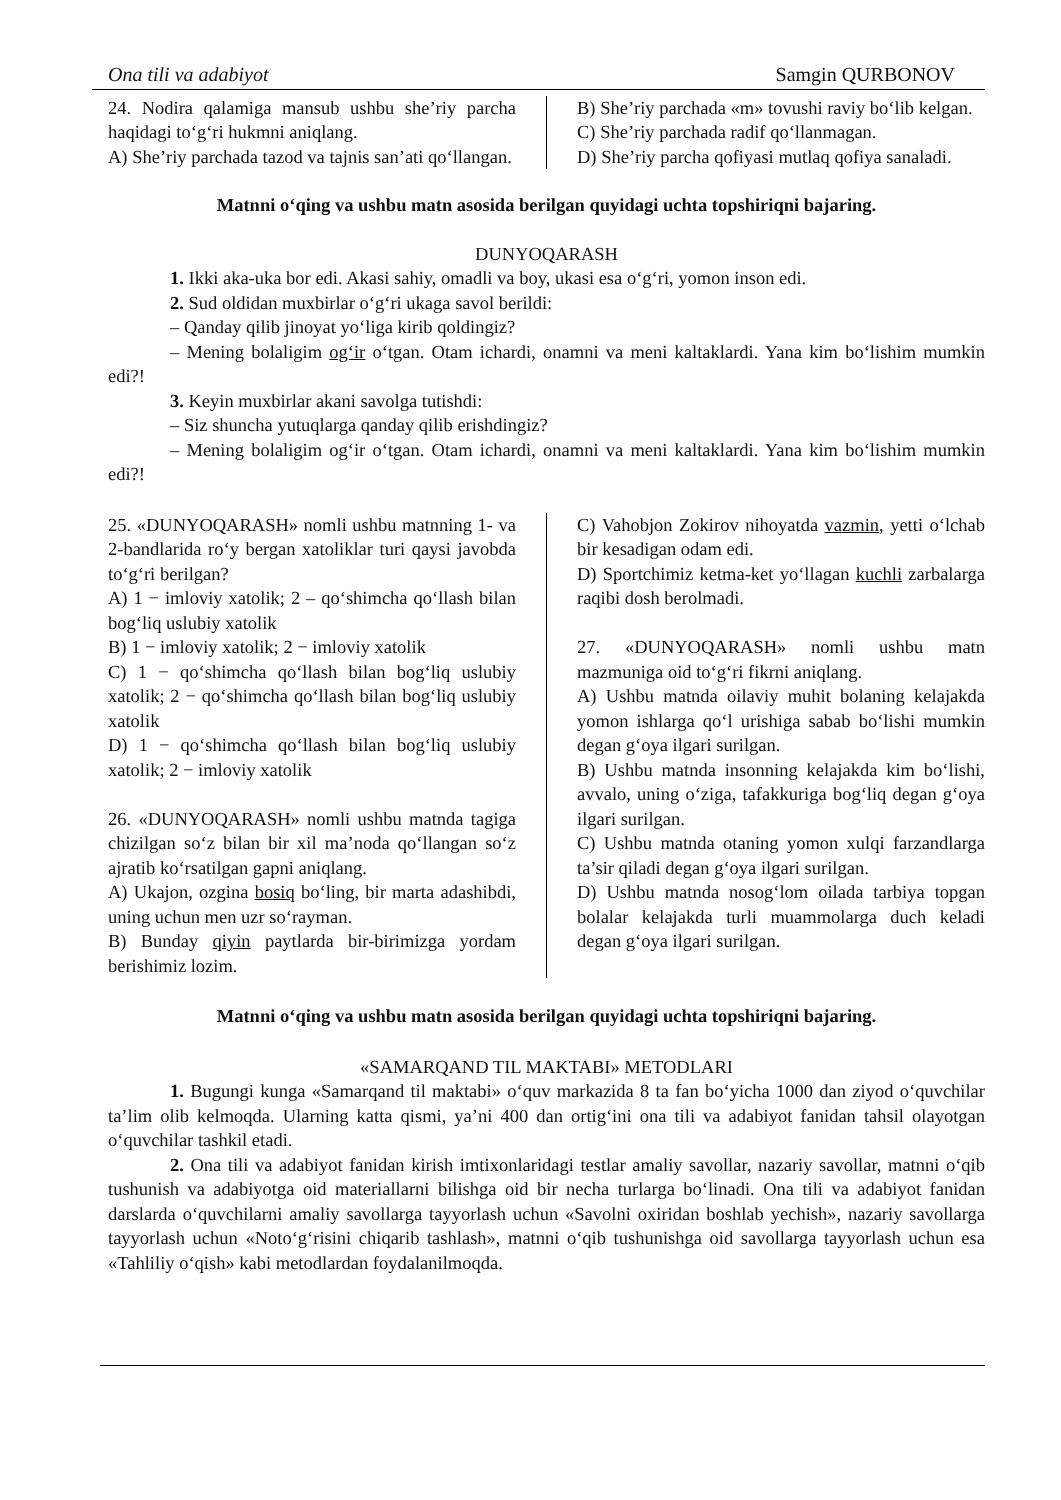Ona tili va adabiyot Samgin QURBONOV
24. Nodira qalamiga mansub ushbu she’riy parcha haqidagi to‘g‘ri hukmni aniqlang.
A) She’riy parchada tazod va tajnis san’ati qo‘llangan.
B) She’riy parchada «m» tovushi raviy bo‘lib kelgan.
C) She’riy parchada radif qo‘llanmagan.
D) She’riy parcha qofiyasi mutlaq qofiya sanaladi.
Matnni o‘qing va ushbu matn asosida berilgan quyidagi uchta topshiriqni bajaring.
DUNYOQARASH
1. Ikki aka-uka bor edi. Akasi sahiy, omadli va boy, ukasi esa o‘g‘ri, yomon inson edi.
2. Sud oldidan muxbirlar o‘g‘ri ukaga savol berildi:
– Qanday qilib jinoyat yo‘liga kirib qoldingiz?
– Mening bolaligim og‘ir o‘tgan. Otam ichardi, onamni va meni kaltaklardi. Yana kim bo‘lishim mumkin edi?!
3. Keyin muxbirlar akani savolga tutishdi:
– Siz shuncha yutuqlarga qanday qilib erishdingiz?
– Mening bolaligim og‘ir o‘tgan. Otam ichardi, onamni va meni kaltaklardi. Yana kim bo‘lishim mumkin edi?!
25. «DUNYOQARASH» nomli ushbu matnning 1- va 2-bandlarida ro‘y bergan xatoliklar turi qaysi javobda to‘g‘ri berilgan?
A) 1 − imloviy xatolik; 2 – qo‘shimcha qo‘llash bilan bog‘liq uslubiy xatolik
B) 1 − imloviy xatolik; 2 − imloviy xatolik
C) 1 − qo‘shimcha qo‘llash bilan bog‘liq uslubiy xatolik; 2 − qo‘shimcha qo‘llash bilan bog‘liq uslubiy xatolik
D) 1 − qo‘shimcha qo‘llash bilan bog‘liq uslubiy xatolik; 2 − imloviy xatolik
26. «DUNYOQARASH» nomli ushbu matnda tagiga chizilgan so‘z bilan bir xil ma’noda qo‘llangan so‘z ajratib ko‘rsatilgan gapni aniqlang.
A) Ukajon, ozgina bosiq bo‘ling, bir marta adashibdi, uning uchun men uzr so‘rayman.
B) Bunday qiyin paytlarda bir-birimizga yordam berishimiz lozim.
C) Vahobjon Zokirov nihoyatda vazmin, yetti o‘lchab bir kesadigan odam edi.
D) Sportchimiz ketma-ket yo‘llagan kuchli zarbalarga raqibi dosh berolmadi.
27. «DUNYOQARASH» nomli ushbu matn mazmuniga oid to‘g‘ri fikrni aniqlang.
A) Ushbu matnda oilaviy muhit bolaning kelajakda yomon ishlarga qo‘l urishiga sabab bo‘lishi mumkin degan g‘oya ilgari surilgan.
B) Ushbu matnda insonning kelajakda kim bo‘lishi, avvalo, uning o‘ziga, tafakkuriga bog‘liq degan g‘oya ilgari surilgan.
C) Ushbu matnda otaning yomon xulqi farzandlarga ta’sir qiladi degan g‘oya ilgari surilgan.
D) Ushbu matnda nosog‘lom oilada tarbiya topgan bolalar kelajakda turli muammolarga duch keladi degan g‘oya ilgari surilgan.
Matnni o‘qing va ushbu matn asosida berilgan quyidagi uchta topshiriqni bajaring.
«SAMARQAND TIL MAKTABI» METODLARI
1. Bugungi kunga «Samarqand til maktabi» o‘quv markazida 8 ta fan bo‘yicha 1000 dan ziyod o‘quvchilar ta’lim olib kelmoqda. Ularning katta qismi, ya’ni 400 dan ortig‘ini ona tili va adabiyot fanidan tahsil olayotgan o‘quvchilar tashkil etadi.
2. Ona tili va adabiyot fanidan kirish imtixonlaridagi testlar amaliy savollar, nazariy savollar, matnni o‘qib tushunish va adabiyotga oid materiallarni bilishga oid bir necha turlarga bo‘linadi. Ona tili va adabiyot fanidan darslarda o‘quvchilarni amaliy savollarga tayyorlash uchun «Savolni oxiridan boshlab yechish», nazariy savollarga tayyorlash uchun «Noto‘g‘risini chiqarib tashlash», matnni o‘qib tushunishga oid savollarga tayyorlash uchun esa «Tahliliy o‘qish» kabi metodlardan foydalanilmoqda.